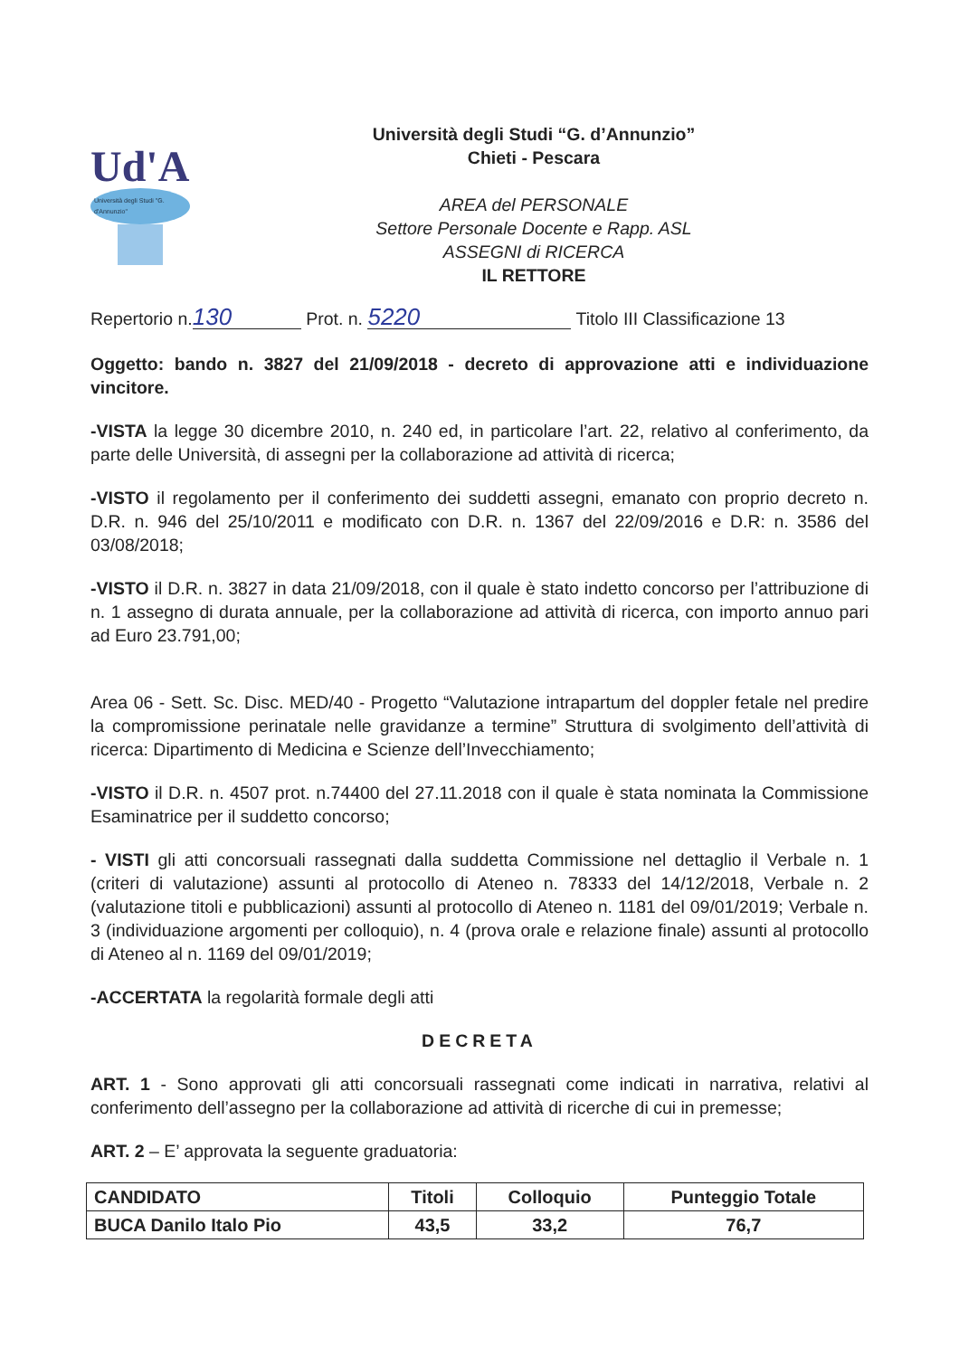Ud'A
Università degli Studi "G. d'Annunzio"
Università degli Studi “G. d’Annunzio”
Chieti - Pescara
AREA del PERSONALE
Settore Personale Docente e Rapp. ASL
ASSEGNI di RICERCA
IL RETTORE
Repertorio n. 130 Prot. n. 5220 Titolo III Classificazione 13
Oggetto: bando n. 3827 del 21/09/2018 - decreto di approvazione atti e individuazione vincitore.
-VISTA la legge 30 dicembre 2010, n. 240 ed, in particolare l’art. 22, relativo al conferimento, da parte delle Università, di assegni per la collaborazione ad attività di ricerca;
-VISTO il regolamento per il conferimento dei suddetti assegni, emanato con proprio decreto n. D.R. n. 946 del 25/10/2011 e modificato con D.R. n. 1367 del 22/09/2016 e D.R: n. 3586 del 03/08/2018;
-VISTO il D.R. n. 3827 in data 21/09/2018, con il quale è stato indetto concorso per l’attribuzione di n. 1 assegno di durata annuale, per la collaborazione ad attività di ricerca, con importo annuo pari ad Euro 23.791,00;
Area 06 - Sett. Sc. Disc. MED/40 - Progetto “Valutazione intrapartum del doppler fetale nel predire la compromissione perinatale nelle gravidanze a termine” Struttura di svolgimento dell’attività di ricerca: Dipartimento di Medicina e Scienze dell’Invecchiamento;
-VISTO il D.R. n. 4507 prot. n.74400 del 27.11.2018 con il quale è stata nominata la Commissione Esaminatrice per il suddetto concorso;
- VISTI gli atti concorsuali rassegnati dalla suddetta Commissione nel dettaglio il Verbale n. 1 (criteri di valutazione) assunti al protocollo di Ateneo n. 78333 del 14/12/2018, Verbale n. 2 (valutazione titoli e pubblicazioni) assunti al protocollo di Ateneo n. 1181 del 09/01/2019; Verbale n. 3 (individuazione argomenti per colloquio), n. 4 (prova orale e relazione finale) assunti al protocollo di Ateneo al n. 1169 del 09/01/2019;
-ACCERTATA la regolarità formale degli atti
DECRETA
ART. 1 - Sono approvati gli atti concorsuali rassegnati come indicati in narrativa, relativi al conferimento dell’assegno per la collaborazione ad attività di ricerche di cui in premesse;
ART. 2 – E’ approvata la seguente graduatoria:
| CANDIDATO | Titoli | Colloquio | Punteggio Totale |
| --- | --- | --- | --- |
| BUCA Danilo Italo Pio | 43,5 | 33,2 | 76,7 |